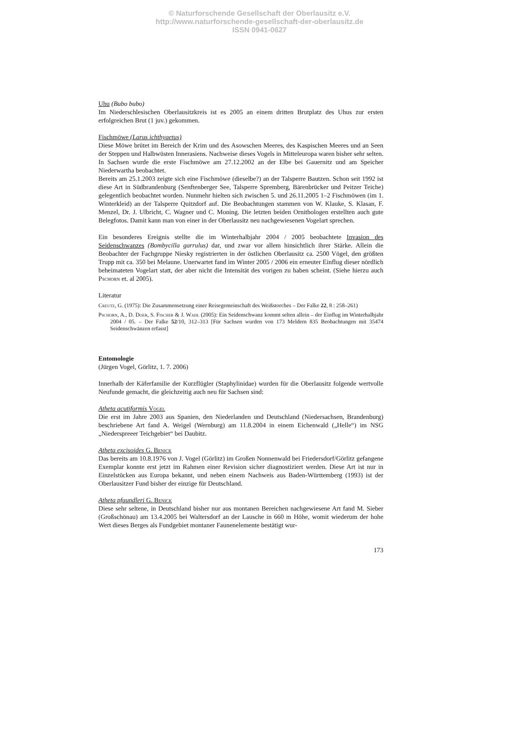© Naturforschende Gesellschaft der Oberlausitz e.V.
http://www.naturforschende-gesellschaft-der-oberlausitz.de
ISSN 0941-0627
Uhu (Bubo bubo)
Im Niederschlesischen Oberlausitzkreis ist es 2005 an einem dritten Brutplatz des Uhus zur ersten erfolgreichen Brut (1 juv.) gekommen.
Fischmöwe (Larus ichthyaetus)
Diese Möwe brütet im Bereich der Krim und des Asowschen Meeres, des Kaspischen Meeres und an Seen der Steppen und Halbwüsten Innerasiens. Nachweise dieses Vogels in Mitteleuropa waren bisher sehr selten. In Sachsen wurde die erste Fischmöwe am 27.12.2002 an der Elbe bei Gauernitz und am Speicher Niederwartha beobachtet.
Bereits am 25.1.2003 zeigte sich eine Fischmöwe (dieselbe?) an der Talsperre Bautzen. Schon seit 1992 ist diese Art in Südbrandenburg (Senftenberger See, Talsperre Spremberg, Bärenbrücker und Peitzer Teiche) gelegentlich beobachtet worden. Nunmehr hielten sich zwischen 5. und 26.11.2005 1–2 Fischmöwen (im 1. Winterkleid) an der Talsperre Quitzdorf auf. Die Beobachtungen stammen von W. Klauke, S. Klasan, F. Menzel, Dr. J. Ulbricht, C. Wagner und C. Moning. Die letzten beiden Ornithologen erstellten auch gute Belegfotos. Damit kann man von einer in der Oberlausitz neu nachgewiesenen Vogelart sprechen.
Ein besonderes Ereignis stellte die im Winterhalbjahr 2004 / 2005 beobachtete Invasion des Seidenschwanzes (Bombycilla garrulus) dar, und zwar vor allem hinsichtlich ihrer Stärke. Allein die Beobachter der Fachgruppe Niesky registrierten in der östlichen Oberlausitz ca. 2500 Vögel, den größten Trupp mit ca. 350 bei Melaune. Unerwartet fand im Winter 2005 / 2006 ein erneuter Einflug dieser nördlich beheimateten Vogelart statt, der aber nicht die Intensität des vorigen zu haben scheint. (Siehe hierzu auch Pschorn et. al 2005).
Literatur
Creutz, G. (1975): Die Zusammensetzung einer Reisegemeinschaft des Weißstorches – Der Falke 22, 8 : 258–261)
Pschorn, A., D. Doer, S. Fischer & J. Wahl (2005): Ein Seidenschwanz kommt selten allein – der Einflug im Winterhalbjahr 2004 / 05. – Der Falke 52/10, 312–313 [Für Sachsen wurden von 173 Meldern 835 Beobachtungen mit 35474 Seidenschwänzen erfasst]
Entomologie
(Jürgen Vogel, Görlitz, 1. 7. 2006)
Innerhalb der Käferfamilie der Kurzflügler (Staphylinidae) wurden für die Oberlausitz folgende wertvolle Neufunde gemacht, die gleichzeitig auch neu für Sachsen sind:
Atheta acutiformis Vogel
Die erst im Jahre 2003 aus Spanien, den Niederlanden und Deutschland (Niedersachsen, Brandenburg) beschriebene Art fand A. Weigel (Wernburg) am 11.8.2004 in einem Eichenwald („Helle“) im NSG „Niederspreeer Teichgebiet“ bei Daubitz.
Atheta excisoides G. Benick
Das bereits am 10.8.1976 von J. Vogel (Görlitz) im Großen Nonnenwald bei Friedersdorf/Görlitz gefangene Exemplar konnte erst jetzt im Rahmen einer Revision sicher diagnostiziert werden. Diese Art ist nur in Einzelstücken aus Europa bekannt, und neben einem Nachweis aus Baden-Württemberg (1993) ist der Oberlausitzer Fund bisher der einzige für Deutschland.
Atheta pfaundleri G. Benick
Diese sehr seltene, in Deutschland bisher nur aus montanen Bereichen nachgewiesene Art fand M. Sieber (Großschönau) am 13.4.2005 bei Waltersdorf an der Lausche in 660 m Höhe, womit wiederum der hohe Wert dieses Berges als Fundgebiet montaner Faunenelemente bestätigt wur-
173